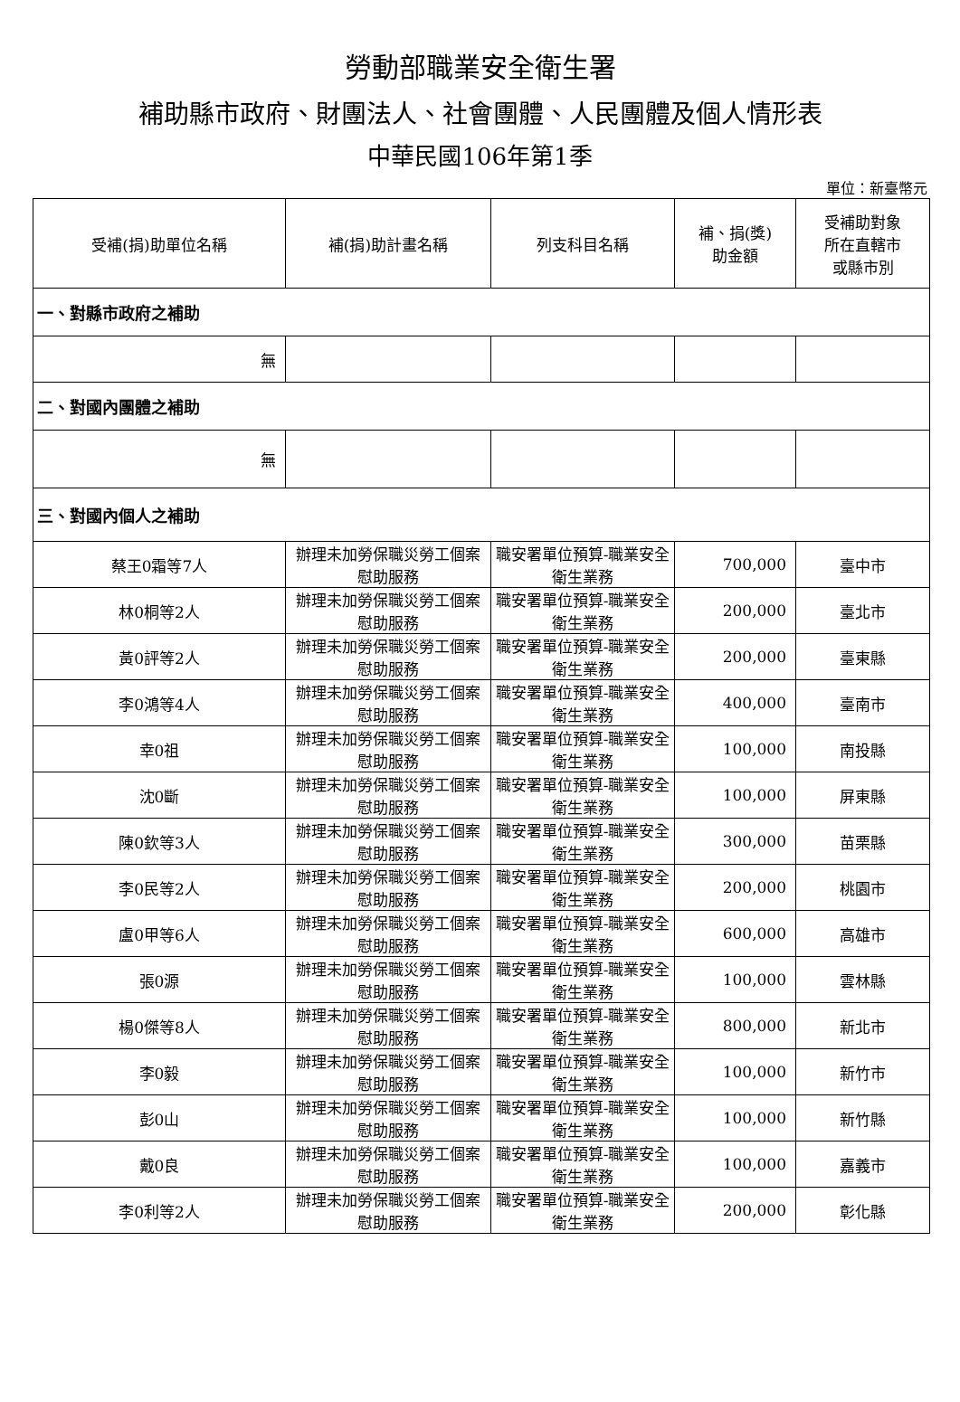勞動部職業安全衛生署
補助縣市政府、財團法人、社會團體、人民團體及個人情形表
中華民國106年第1季
單位：新臺幣元
| 受補(捐)助單位名稱 | 補(捐)助計畫名稱 | 列支科目名稱 | 補、捐(獎) 助金額 | 受補助對象 所在直轄市 或縣市別 |
| --- | --- | --- | --- | --- |
| 一、對縣市政府之補助 | | | | |
| 無 | | | | |
| 二、對國內團體之補助 | | | | |
| 無 | | | | |
| 三、對國內個人之補助 | | | | |
| 蔡王0霜等7人 | 辦理未加勞保職災勞工個案慰助服務 | 職安署單位預算-職業安全衛生業務 | 700,000 | 臺中市 |
| 林0桐等2人 | 辦理未加勞保職災勞工個案慰助服務 | 職安署單位預算-職業安全衛生業務 | 200,000 | 臺北市 |
| 黃0評等2人 | 辦理未加勞保職災勞工個案慰助服務 | 職安署單位預算-職業安全衛生業務 | 200,000 | 臺東縣 |
| 李0鴻等4人 | 辦理未加勞保職災勞工個案慰助服務 | 職安署單位預算-職業安全衛生業務 | 400,000 | 臺南市 |
| 幸0祖 | 辦理未加勞保職災勞工個案慰助服務 | 職安署單位預算-職業安全衛生業務 | 100,000 | 南投縣 |
| 沈0斷 | 辦理未加勞保職災勞工個案慰助服務 | 職安署單位預算-職業安全衛生業務 | 100,000 | 屏東縣 |
| 陳0欽等3人 | 辦理未加勞保職災勞工個案慰助服務 | 職安署單位預算-職業安全衛生業務 | 300,000 | 苗栗縣 |
| 李0民等2人 | 辦理未加勞保職災勞工個案慰助服務 | 職安署單位預算-職業安全衛生業務 | 200,000 | 桃園市 |
| 盧0甲等6人 | 辦理未加勞保職災勞工個案慰助服務 | 職安署單位預算-職業安全衛生業務 | 600,000 | 高雄市 |
| 張0源 | 辦理未加勞保職災勞工個案慰助服務 | 職安署單位預算-職業安全衛生業務 | 100,000 | 雲林縣 |
| 楊0傑等8人 | 辦理未加勞保職災勞工個案慰助服務 | 職安署單位預算-職業安全衛生業務 | 800,000 | 新北市 |
| 李0毅 | 辦理未加勞保職災勞工個案慰助服務 | 職安署單位預算-職業安全衛生業務 | 100,000 | 新竹市 |
| 彭0山 | 辦理未加勞保職災勞工個案慰助服務 | 職安署單位預算-職業安全衛生業務 | 100,000 | 新竹縣 |
| 戴0良 | 辦理未加勞保職災勞工個案慰助服務 | 職安署單位預算-職業安全衛生業務 | 100,000 | 嘉義市 |
| 李0利等2人 | 辦理未加勞保職災勞工個案慰助服務 | 職安署單位預算-職業安全衛生業務 | 200,000 | 彰化縣 |